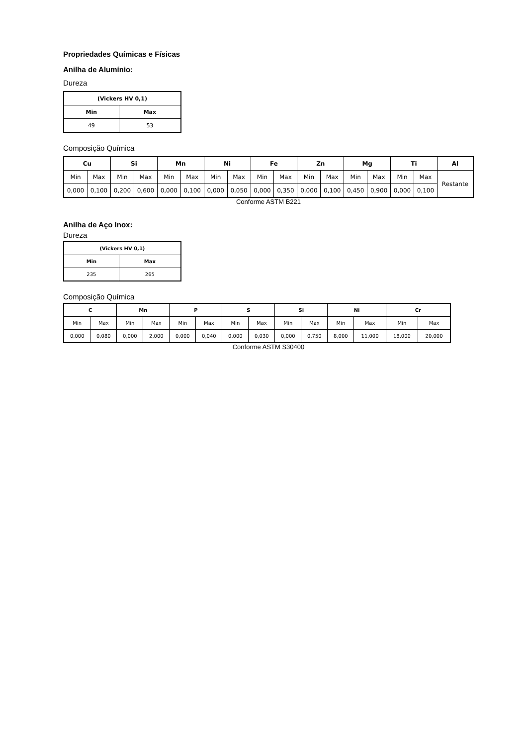Propriedades Químicas e Físicas
Anilha de Alumínio:
Dureza
| (Vickers HV 0,1) | |
| --- | --- |
| Min | Max |
| 49 | 53 |
Composição Química
| Cu | | Si | | Mn | | Ni | | Fe | | Zn | | Mg | | Ti | | Al |
| --- | --- | --- | --- | --- | --- | --- | --- | --- | --- | --- | --- | --- | --- | --- | --- | --- |
| Min | Max | Min | Max | Min | Max | Min | Max | Min | Max | Min | Max | Min | Max | Min | Max | Restante |
| 0,000 | 0,100 | 0,200 | 0,600 | 0,000 | 0,100 | 0,000 | 0,050 | 0,000 | 0,350 | 0,000 | 0,100 | 0,450 | 0,900 | 0,000 | 0,100 | |
Conforme ASTM B221
Anilha de Aço Inox:
Dureza
| (Vickers HV 0,1) | |
| --- | --- |
| Min | Max |
| 235 | 265 |
Composição Química
| C | | Mn | | P | | S | | Si | | Ni | | Cr | |
| --- | --- | --- | --- | --- | --- | --- | --- | --- | --- | --- | --- | --- | --- |
| Min | Max | Min | Max | Min | Max | Min | Max | Min | Max | Min | Max | Min | Max |
| 0,000 | 0,080 | 0,000 | 2,000 | 0,000 | 0,040 | 0,000 | 0,030 | 0,000 | 0,750 | 8,000 | 11,000 | 18,000 | 20,000 |
Conforme ASTM S30400